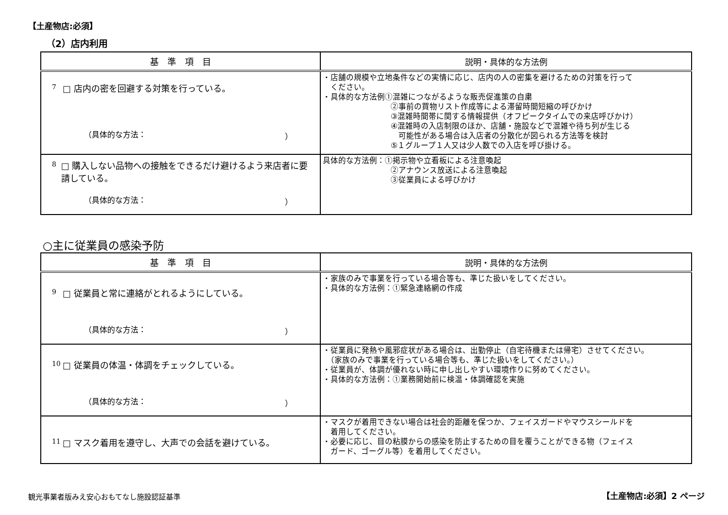【土産物店:必須】
（2）店内利用
| 基 準 項 目 | 説明・具体的な方法例 |
| --- | --- |
| 7 □ 店内の密を回避する対策を行っている。 （具体的な方法： ） | ・店舗の規模や立地条件などの実情に応じ、店内の人の密集を避けるための対策を行って ください。 ・具体的な方法例①混雑につながるような販売促進策の自粛 ②事前の買物リスト作成等による滞留時間短縮の呼びかけ ③混雑時間帯に関する情報提供（オフピークタイムでの来店呼びかけ） ④混雑時の入店制限のほか、店舗・施設などで混雑や待ち列が生じる 可能性がある場合は入店者の分散化が図られる方法等を検討 ⑤１グループ１人又は少人数での入店を呼び掛ける。 |
| 8 □ 購入しない品物への接触をできるだけ避けるよう来店者に要請している。 （具体的な方法： ） | 具体的な方法例：①掲示物や立看板による注意喚起 ②アナウンス放送による注意喚起 ③従業員による呼びかけ |
○主に従業員の感染予防
| 基 準 項 目 | 説明・具体的な方法例 |
| --- | --- |
| 9 □ 従業員と常に連絡がとれるようにしている。 （具体的な方法： ） | ・家族のみで事業を行っている場合等も、準じた扱いをしてください。 ・具体的な方法例：①緊急連絡網の作成 |
| 10 □ 従業員の体温・体調をチェックしている。 （具体的な方法： ） | ・従業員に発熱や風邪症状がある場合は、出勤停止（自宅待機または帰宅）させてください。 （家族のみで事業を行っている場合等も、準じた扱いをしてください。） ・従業員が、体調が優れない時に申し出しやすい環境作りに努めてください。 ・具体的な方法例：①業務開始前に検温・体調確認を実施 |
| 11 □ マスク着用を遵守し、大声での会話を避けている。 | ・マスクが着用できない場合は社会的距離を保つか、フェイスガードやマウスシールドを 着用してください。 ・必要に応じ、目の粘膜からの感染を防止するための目を覆うことができる物（フェイス ガード、ゴーグル等）を着用してください。 |
観光事業者版みえ安心おもてなし施設認証基準
【土産物店:必須】2 ページ